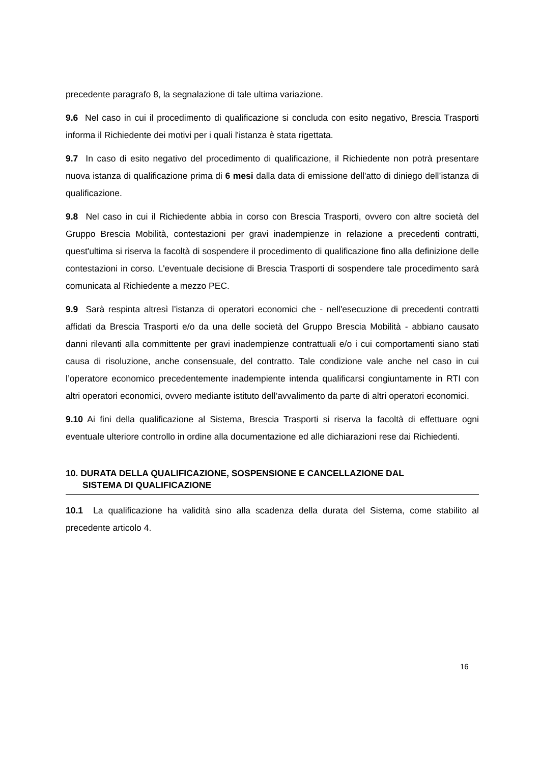precedente paragrafo 8, la segnalazione di tale ultima variazione.
9.6 Nel caso in cui il procedimento di qualificazione si concluda con esito negativo, Brescia Trasporti informa il Richiedente dei motivi per i quali l'istanza è stata rigettata.
9.7 In caso di esito negativo del procedimento di qualificazione, il Richiedente non potrà presentare nuova istanza di qualificazione prima di 6 mesi dalla data di emissione dell'atto di diniego dell’istanza di qualificazione.
9.8 Nel caso in cui il Richiedente abbia in corso con Brescia Trasporti, ovvero con altre società del Gruppo Brescia Mobilità, contestazioni per gravi inadempienze in relazione a precedenti contratti, quest'ultima si riserva la facoltà di sospendere il procedimento di qualificazione fino alla definizione delle contestazioni in corso. L'eventuale decisione di Brescia Trasporti di sospendere tale procedimento sarà comunicata al Richiedente a mezzo PEC.
9.9 Sarà respinta altresì l’istanza di operatori economici che - nell'esecuzione di precedenti contratti affidati da Brescia Trasporti e/o da una delle società del Gruppo Brescia Mobilità - abbiano causato danni rilevanti alla committente per gravi inadempienze contrattuali e/o i cui comportamenti siano stati causa di risoluzione, anche consensuale, del contratto. Tale condizione vale anche nel caso in cui l’operatore economico precedentemente inadempiente intenda qualificarsi congiuntamente in RTI con altri operatori economici, ovvero mediante istituto dell’avvalimento da parte di altri operatori economici.
9.10 Ai fini della qualificazione al Sistema, Brescia Trasporti si riserva la facoltà di effettuare ogni eventuale ulteriore controllo in ordine alla documentazione ed alle dichiarazioni rese dai Richiedenti.
10. DURATA DELLA QUALIFICAZIONE, SOSPENSIONE E CANCELLAZIONE DAL
SISTEMA DI QUALIFICAZIONE
10.1 La qualificazione ha validità sino alla scadenza della durata del Sistema, come stabilito al precedente articolo 4.
16